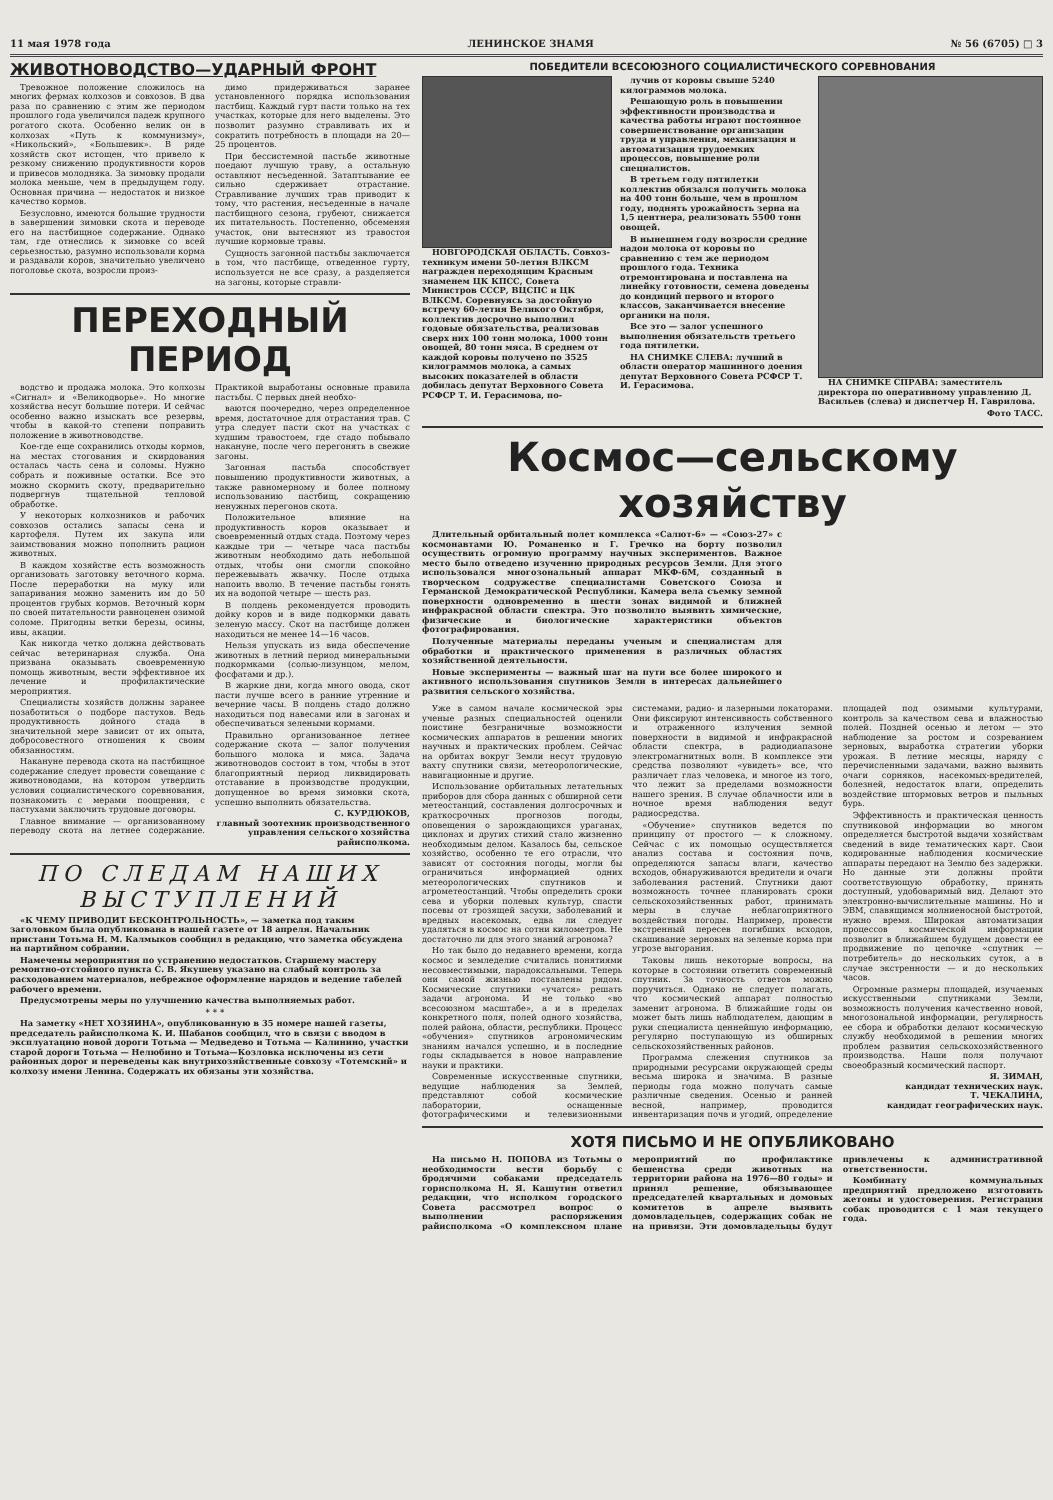11 мая 1978 года ЛЕНИНСКОЕ ЗНАМЯ № 56 (6705) □ 3
ЖИВОТНОВОДСТВО—УДАРНЫЙ ФРОНТ
Тревожное положение сложилось на многих фермах колхозов и совхозов. В два раза по сравнению с этим же периодом прошлого года увеличился падеж крупного рогатого скота. Особенно велик он в колхозах «Путь к коммунизму», «Никольский», «Большевик». В ряде хозяйств скот истощен, что привело к резкому снижению продуктивности коров и привесов молодняка. За зимовку продали молока меньше, чем в предыдущем году. Основная причина — недостаток и низкое качество кормов.
Безусловно, имеются большие трудности в завершении зимовки скота и переводе его на пастбищное содержание. Однако там, где отнеслись к зимовке со всей серьезностью, разумно использовали корма и раздавали коров, значительно увеличено поголовье скота, возросли произ-
димо придерживаться заранее установленного порядка использования пастбищ. Каждый гурт пасти только на тех участках, которые для него выделены. Это позволит разумно стравливать их и сократить потребность в площади на 20—25 процентов.
При бессистемной пастьбе животные поедают лучшую траву, а остальную оставляют несъеденной. Затаптывание ее сильно сдерживает отрастание. Стравливание лучших трав приводит к тому, что растения, несъеденные в начале пастбищного сезона, грубеют, снижается их питательность. Постепенно, обсеменяя участок, они вытесняют из травостоя лучшие кормовые травы.
Сущность загонной пастьбы заключается в том, что пастбище, отведенное гурту, используется не все сразу, а разделяется на загоны, которые стравли-
ПЕРЕХОДНЫЙ ПЕРИОД
водство и продажа молока. Это колхозы «Сигнал» и «Великодворье». Но многие хозяйства несут большие потери. И сейчас особенно важно изыскать все резервы, чтобы в какой-то степени поправить положение в животноводстве.
Кое-где еще сохранились отходы кормов, на местах стогования и скирдования осталась часть сена и соломы. Нужно собрать и поживные остатки. Все это можно скормить скоту, предварительно подвергнув тщательной тепловой обработке.
У некоторых колхозников и рабочих совхозов остались запасы сена и картофеля. Путем их закупа или заимствования можно пополнить рацион животных.
В каждом хозяйстве есть возможность организовать заготовку веточного корма. После переработки на муку или запаривания можно заменить им до 50 процентов грубых кормов. Веточный корм по своей питательности равноценен озимой соломе. Пригодны ветки березы, осины, ивы, акации.
Как никогда четко должна действовать сейчас ветеринарная служба. Она призвана оказывать своевременную помощь животным, вести эффективное их лечение и профилактические мероприятия.
Специалисты хозяйств должны заранее позаботиться о подборе пастухов. Ведь продуктивность дойного стада в значительной мере зависит от их опыта, добросовестного отношения к своим обязанностям.
Накануне перевода скота на пастбищное содержание следует провести совещание с животноводами, на котором утвердить условия социалистического соревнования, познакомить с мерами поощрения, с пастухами заключить трудовые договоры.
Главное внимание — организованному переводу скота на летнее содержание. Практикой выработаны основные правила пастьбы. С первых дней необхо-
ваются поочередно, через определенное время, достаточное для отрастания трав. С утра следует пасти скот на участках с худшим травостоем, где стадо побывало накануне, после чего перегонять в свежие загоны.
Загонная пастьба способствует повышению продуктивности животных, а также равномерному и более полному использованию пастбищ, сокращению ненужных перегонов скота.
Положительное влияние на продуктивность коров оказывает и своевременный отдых стада. Поэтому через каждые три — четыре часа пастьбы животным необходимо дать небольшой отдых, чтобы они смогли спокойно пережевывать жвачку. После отдыха напоить вволю. В течение пастьбы гонять их на водопой четыре — шесть раз.
В полдень рекомендуется проводить дойку коров и в виде подкормки давать зеленую массу. Скот на пастбище должен находиться не менее 14—16 часов.
Нельзя упускать из вида обеспечение животных в летний период минеральными подкормками (солью-лизунцом, мелом, фосфатами и др.).
В жаркие дни, когда много овода, скот пасти лучше всего в ранние утренние и вечерние часы. В полдень стадо должно находиться под навесами или в загонах и обеспечиваться зелеными кормами.
Правильно организованное летнее содержание скота — залог получения большого молока и мяса. Задача животноводов состоит в том, чтобы в этот благоприятный период ликвидировать отставание в производстве продукции, допущенное во время зимовки скота, успешно выполнить обязательства.
С. КУРДЮКОВ,
главный зоотехник производственного управления сельского хозяйства райисполкома.
ПО СЛЕДАМ НАШИХ ВЫСТУПЛЕНИЙ
«К ЧЕМУ ПРИВОДИТ БЕСКОНТРОЛЬНОСТЬ», — заметка под таким заголовком была опубликована в нашей газете от 18 апреля. Начальник пристани Тотьма Н. М. Калмыков сообщил в редакцию, что заметка обсуждена на партийном собрании.
Намечены мероприятия по устранению недостатков. Старшему мастеру ремонтно-отстойного пункта С. В. Якушеву указано на слабый контроль за расходованием материалов, небрежное оформление нарядов и ведение табелей рабочего времени.
Предусмотрены меры по улучшению качества выполняемых работ.
* * *
На заметку «НЕТ ХОЗЯИНА», опубликованную в 35 номере нашей газеты, председатель райисполкома К. И. Шабанов сообщил, что в связи с вводом в эксплуатацию новой дороги Тотьма — Медведево и Тотьма — Калинино, участки старой дороги Тотьма — Нелюбино и Тотьма—Козловка исключены из сети районных дорог и переведены как внутрихозяйственные совхозу «Тотемский» и колхозу имени Ленина. Содержать их обязаны эти хозяйства.
ПОБЕДИТЕЛИ ВСЕСОЮЗНОГО СОЦИАЛИСТИЧЕСКОГО СОРЕВНОВАНИЯ
НОВГОРОДСКАЯ ОБЛАСТЬ. Совхоз-техникум имени 50-летия ВЛКСМ награжден переходящим Красным знаменем ЦК КПСС, Совета Министров СССР, ВЦСПС и ЦК ВЛКСМ. Соревнуясь за достойную встречу 60-летия Великого Октября, коллектив досрочно выполнил годовые обязательства, реализовав сверх них 100 тонн молока, 1000 тонн овощей, 80 тонн мяса. В среднем от каждой коровы получено по 3525 килограммов молока, а самых высоких показателей в области добилась депутат Верховного Совета РСФСР Т. И. Герасимова, по-
лучив от коровы свыше 5240 килограммов молока.
Решающую роль в повышении эффективности производства и качества работы играют постоянное совершенствование организации труда и управления, механизация и автоматизация трудоемких процессов, повышение роли специалистов.
В третьем году пятилетки коллектив обязался получить молока на 400 тонн больше, чем в прошлом году, поднять урожайность зерна на 1,5 центнера, реализовать 5500 тонн овощей.
В нынешнем году возросли средние надои молока от коровы по сравнению с тем же периодом прошлого года. Техника отремонтирована и поставлена на линейку готовности, семена доведены до кондиций первого и второго классов, заканчивается внесение органики на поля.
Все это — залог успешного выполнения обязательств третьего года пятилетки.
НА СНИМКЕ СЛЕВА: лучший в области оператор машинного доения депутат Верховного Совета РСФСР Т. И. Герасимова.
НА СНИМКЕ СПРАВА: заместитель директора по оперативному управлению Д. Васильев (слева) и диспетчер Н. Гаврилова.
Фото ТАСС.
Космос—сельскому хозяйству
Длительный орбитальный полет комплекса «Салют-6» — «Союз-27» с космонавтами Ю. Романенко и Г. Гречко на борту позволил осуществить огромную программу научных экспериментов. Важное место было отведено изучению природных ресурсов Земли. Для этого использовался многозональный аппарат МКФ-6М, созданный в творческом содружестве специалистами Советского Союза и Германской Демократической Республики. Камера вела съемку земной поверхности одновременно в шести зонах видимой и ближней инфракрасной области спектра. Это позволило выявить химические, физические и биологические характеристики объектов фотографирования.
Полученные материалы переданы ученым и специалистам для обработки и практического применения в различных областях хозяйственной деятельности.
Новые эксперименты — важный шаг на пути все более широкого и активного использования спутников Земли в интересах дальнейшего развития сельского хозяйства.
Уже в самом начале космической эры ученые разных специальностей оценили поистине безграничные возможности космических аппаратов в решении многих научных и практических проблем. Сейчас на орбитах вокруг Земли несут трудовую вахту спутники связи, метеорологические, навигационные и другие.
Использование орбитальных летательных приборов для сбора данных с обширной сети метеостанций, составления долгосрочных и краткосрочных прогнозов погоды, оповещения о зарождающихся ураганах, циклонах и других стихий стало жизненно необходимым делом. Казалось бы, сельское хозяйство, особенно те его отрасли, что зависят от состояния погоды, могли бы ограничиться информацией одних метеорологических спутников и агрометеостанций. Чтобы определить сроки сева и уборки полевых культур, спасти посевы от грозящей засухи, заболеваний и вредных насекомых, едва ли следует удаляться в космос на сотни километров. Не достаточно ли для этого знаний агронома?
Но так было до недавнего времени, когда космос и земледелие считались понятиями несовместимыми, парадоксальными. Теперь они самой жизнью поставлены рядом. Космические спутники «учатся» решать задачи агронома. И не только «во всесоюзном масштабе», а и в пределах конкретного поля, полей одного хозяйства, полей района, области, республики. Процесс «обучения» спутников агрономическим знаниям начался успешно, и в последние годы складывается в новое направление науки и практики.
Современные искусственные спутники, ведущие наблюдения за Землей, представляют собой космические лаборатории, оснащенные фотографическими и телевизионными системами, радио- и лазерными локаторами. Они фиксируют интенсивность собственного и отраженного излучения земной поверхности в видимой и инфракрасной области спектра, в радиодиапазоне электромагнитных волн. В комплексе эти средства позволяют «увидеть» все, что различает глаз человека, и многое из того, что лежит за пределами возможности нашего зрения. В случае облачности или в ночное время наблюдения ведут радиосредства.
«Обучение» спутников ведется по принципу от простого — к сложному. Сейчас с их помощью осуществляется анализ состава и состояния почв, определяются запасы влаги, качество всходов, обнаруживаются вредители и очаги заболевания растений. Спутники дают возможность точнее планировать сроки сельскохозяйственных работ, принимать меры в случае неблагоприятного воздействия погоды. Например, провести экстренный пересев погибших всходов, скашивание зерновых на зеленые корма при угрозе выгорания.
Таковы лишь некоторые вопросы, на которые в состоянии ответить современный спутник. За точность ответов можно поручиться. Однако не следует полагать, что космический аппарат полностью заменит агронома. В ближайшие годы он может быть лишь наблюдателем, дающим в руки специалиста ценнейшую информацию, регулярно поступающую из обширных сельскохозяйственных районов.
Программа слежения спутников за природными ресурсами окружающей среды весьма широка и значима. В разные периоды года можно получать самые различные сведения. Осенью и ранней весной, например, проводится инвентаризация почв и угодий, определение площадей под озимыми культурами, контроль за качеством сева и влажностью полей. Поздней осенью и летом — это наблюдение за ростом и созреванием зерновых, выработка стратегии уборки урожая. В летние месяцы, наряду с перечисленными задачами, важно выявить очаги сорняков, насекомых-вредителей, болезней, недостаток влаги, определить воздействие штормовых ветров и пыльных бурь.
Эффективность и практическая ценность спутниковой информации во многом определяется быстротой выдачи хозяйствам сведений в виде тематических карт. Свои кодированные наблюдения космические аппараты передают на Землю без задержки. Но данные эти должны пройти соответствующую обработку, принять доступный, удобоваримый вид. Делают это электронно-вычислительные машины. Но и ЭВМ, славящимся молниеносной быстротой, нужно время. Широкая автоматизация процессов космической информации позволит в ближайшем будущем довести ее продвижение по цепочке «спутник — потребитель» до нескольких суток, а в случае экстренности — и до нескольких часов.
Огромные размеры площадей, изучаемых искусственными спутниками Земли, возможность получения качественно новой, многозональной информации, регулярность ее сбора и обработки делают космическую службу необходимой в решении многих проблем развития сельскохозяйственного производства. Наши поля получают своеобразный космический паспорт.
Я. ЗИМАН,
кандидат технических наук.
Т. ЧЕКАЛИНА,
кандидат географических наук.
ХОТЯ ПИСЬМО И НЕ ОПУБЛИКОВАНО
На письмо Н. ПОПОВА из Тотьмы о необходимости вести борьбу с бродячими собаками председатель горисполкома Н. Я. Кашутин ответил редакции, что исполком городского Совета рассмотрел вопрос о выполнении распоряжения райисполкома «О комплексном плане мероприятий по профилактике бешенства среди животных на территории района на 1976—80 годы» и принял решение, обязывающее председателей квартальных и домовых комитетов в апреле выявить домовладельцев, содержащих собак не на привязи. Эти домовладельцы будут привлечены к административной ответственности.
Комбинату коммунальных предприятий предложено изготовить жетоны и удостоверения. Регистрация собак проводится с 1 мая текущего года.